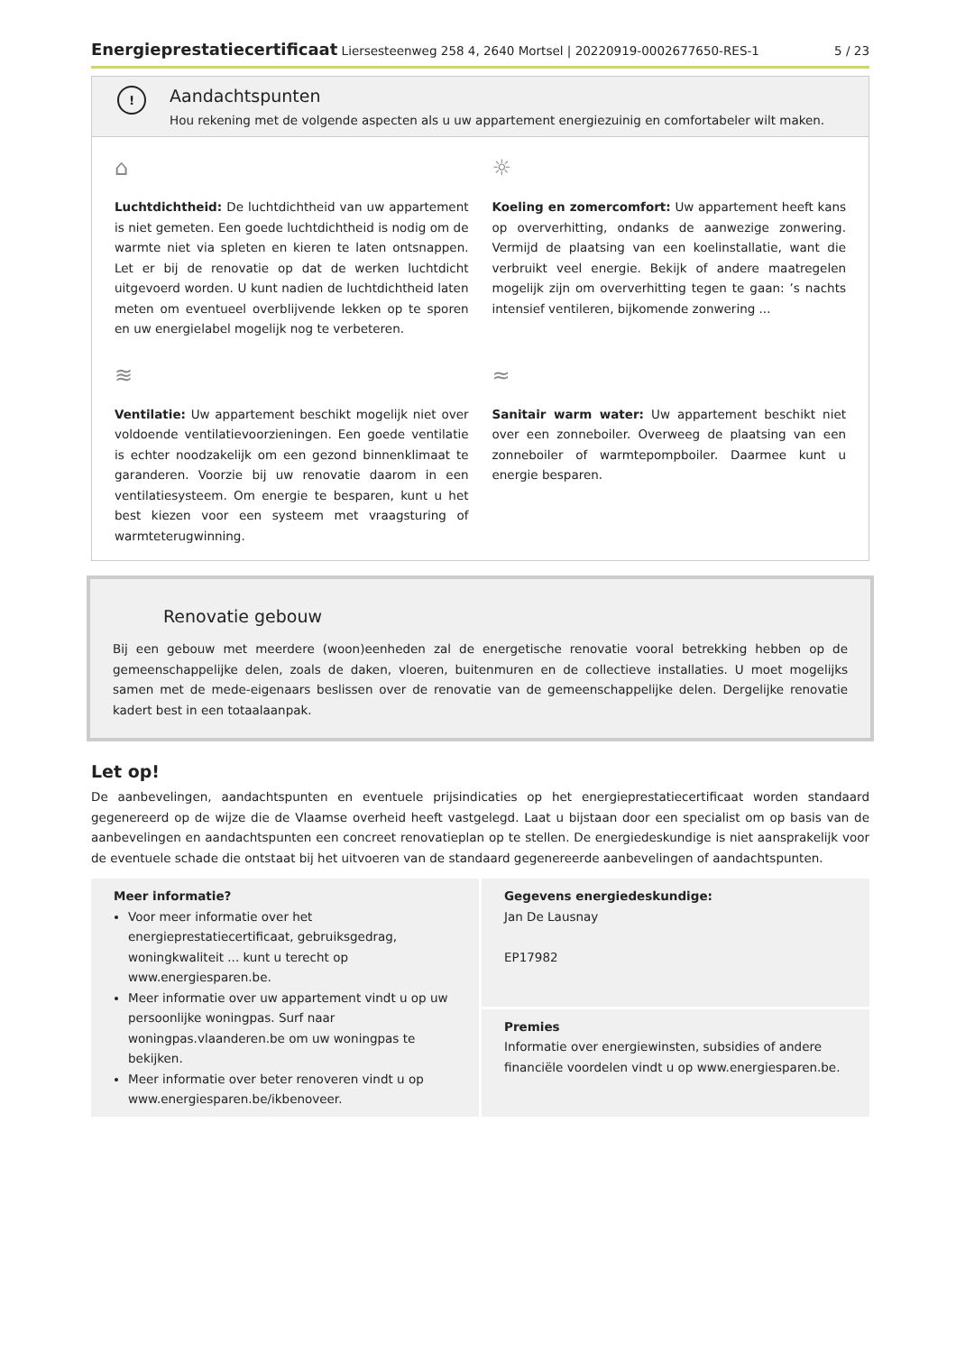Energieprestatiecertificaat Liersesteenweg 258 4, 2640 Mortsel | 20220919-0002677650-RES-1 5 / 23
!
Aandachtspunten
Hou rekening met de volgende aspecten als u uw appartement energiezuinig en comfortabeler wilt maken.
⌂
Luchtdichtheid: De luchtdichtheid van uw appartement is niet gemeten. Een goede luchtdichtheid is nodig om de warmte niet via spleten en kieren te laten ontsnappen. Let er bij de renovatie op dat de werken luchtdicht uitgevoerd worden. U kunt nadien de luchtdichtheid laten meten om eventueel overblijvende lekken op te sporen en uw energielabel mogelijk nog te verbeteren.
☼
Koeling en zomercomfort: Uw appartement heeft kans op oververhitting, ondanks de aanwezige zonwering. Vermijd de plaatsing van een koelinstallatie, want die verbruikt veel energie. Bekijk of andere maatregelen mogelijk zijn om oververhitting tegen te gaan: ’s nachts intensief ventileren, bijkomende zonwering ...
≋
Ventilatie: Uw appartement beschikt mogelijk niet over voldoende ventilatievoorzieningen. Een goede ventilatie is echter noodzakelijk om een gezond binnenklimaat te garanderen. Voorzie bij uw renovatie daarom in een ventilatiesysteem. Om energie te besparen, kunt u het best kiezen voor een systeem met vraagsturing of warmteterugwinning.
≈
Sanitair warm water: Uw appartement beschikt niet over een zonneboiler. Overweeg de plaatsing van een zonneboiler of warmtepompboiler. Daarmee kunt u energie besparen.
Renovatie gebouw
Bij een gebouw met meerdere (woon)eenheden zal de energetische renovatie vooral betrekking hebben op de gemeenschappelijke delen, zoals de daken, vloeren, buitenmuren en de collectieve installaties. U moet mogelijks samen met de mede-eigenaars beslissen over de renovatie van de gemeenschappelijke delen. Dergelijke renovatie kadert best in een totaalaanpak.
Let op!
De aanbevelingen, aandachtspunten en eventuele prijsindicaties op het energieprestatiecertificaat worden standaard gegenereerd op de wijze die de Vlaamse overheid heeft vastgelegd. Laat u bijstaan door een specialist om op basis van de aanbevelingen en aandachtspunten een concreet renovatieplan op te stellen. De energiedeskundige is niet aansprakelijk voor de eventuele schade die ontstaat bij het uitvoeren van de standaard gegenereerde aanbevelingen of aandachtspunten.
Meer informatie?
Voor meer informatie over het energieprestatiecertificaat, gebruiksgedrag, woningkwaliteit ... kunt u terecht op www.energiesparen.be.
Meer informatie over uw appartement vindt u op uw persoonlijke woningpas. Surf naar woningpas.vlaanderen.be om uw woningpas te bekijken.
Meer informatie over beter renoveren vindt u op www.energiesparen.be/ikbenoveer.
Gegevens energiedeskundige:
Jan De Lausnay
EP17982
Premies
Informatie over energiewinsten, subsidies of andere financiële voordelen vindt u op www.energiesparen.be.